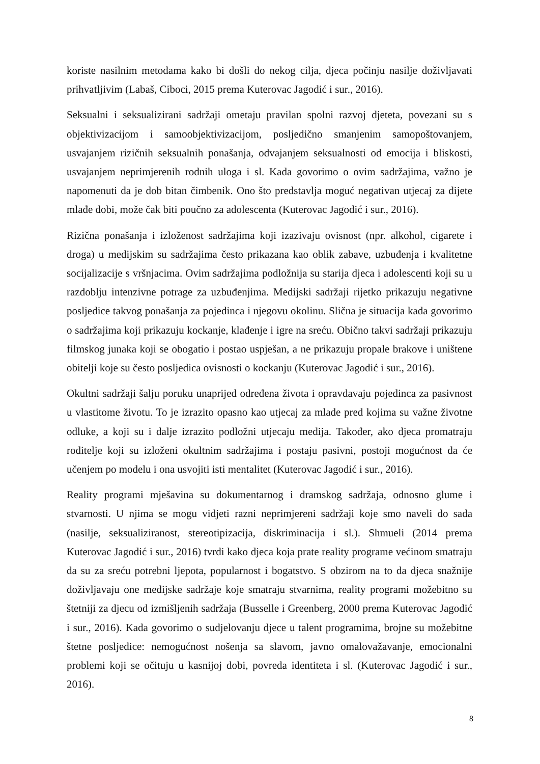koriste nasilnim metodama kako bi došli do nekog cilja, djeca počinju nasilje doživljavati prihvatljivim (Labaš, Ciboci, 2015 prema Kuterovac Jagodić i sur., 2016).
Seksualni i seksualizirani sadržaji ometaju pravilan spolni razvoj djeteta, povezani su s objektivizacijom i samoobjektivizacijom, posljedično smanjenim samopoštovanjem, usvajanjem rizičnih seksualnih ponašanja, odvajanjem seksualnosti od emocija i bliskosti, usvajanjem neprimjerenih rodnih uloga i sl. Kada govorimo o ovim sadržajima, važno je napomenuti da je dob bitan čimbenik. Ono što predstavlja moguć negativan utjecaj za dijete mlađe dobi, može čak biti poučno za adolescenta (Kuterovac Jagodić i sur., 2016).
Rizična ponašanja i izloženost sadržajima koji izazivaju ovisnost (npr. alkohol, cigarete i droga) u medijskim su sadržajima često prikazana kao oblik zabave, uzbuđenja i kvalitetne socijalizacije s vršnjacima. Ovim sadržajima podložnija su starija djeca i adolescenti koji su u razdoblju intenzivne potrage za uzbuđenjima. Medijski sadržaji rijetko prikazuju negativne posljedice takvog ponašanja za pojedinca i njegovu okolinu. Slična je situacija kada govorimo o sadržajima koji prikazuju kockanje, klađenje i igre na sreću. Obično takvi sadržaji prikazuju filmskog junaka koji se obogatio i postao uspješan, a ne prikazuju propale brakove i uništene obitelji koje su često posljedica ovisnosti o kockanju (Kuterovac Jagodić i sur., 2016).
Okultni sadržaji šalju poruku unaprijed određena života i opravdavaju pojedinca za pasivnost u vlastitome životu. To je izrazito opasno kao utjecaj za mlade pred kojima su važne životne odluke, a koji su i dalje izrazito podložni utjecaju medija. Također, ako djeca promatraju roditelje koji su izloženi okultnim sadržajima i postaju pasivni, postoji mogućnost da će učenjem po modelu i ona usvojiti isti mentalitet (Kuterovac Jagodić i sur., 2016).
Reality programi mješavina su dokumentarnog i dramskog sadržaja, odnosno glume i stvarnosti. U njima se mogu vidjeti razni neprimjereni sadržaji koje smo naveli do sada (nasilje, seksualiziranost, stereotipizacija, diskriminacija i sl.). Shmueli (2014 prema Kuterovac Jagodić i sur., 2016) tvrdi kako djeca koja prate reality programe većinom smatraju da su za sreću potrebni ljepota, popularnost i bogatstvo. S obzirom na to da djeca snažnije doživljavaju one medijske sadržaje koje smatraju stvarnima, reality programi možebitno su štetniji za djecu od izmišljenih sadržaja (Busselle i Greenberg, 2000 prema Kuterovac Jagodić i sur., 2016). Kada govorimo o sudjelovanju djece u talent programima, brojne su možebitne štetne posljedice: nemogućnost nošenja sa slavom, javno omalovažavanje, emocionalni problemi koji se očituju u kasnijoj dobi, povreda identiteta i sl. (Kuterovac Jagodić i sur., 2016).
8